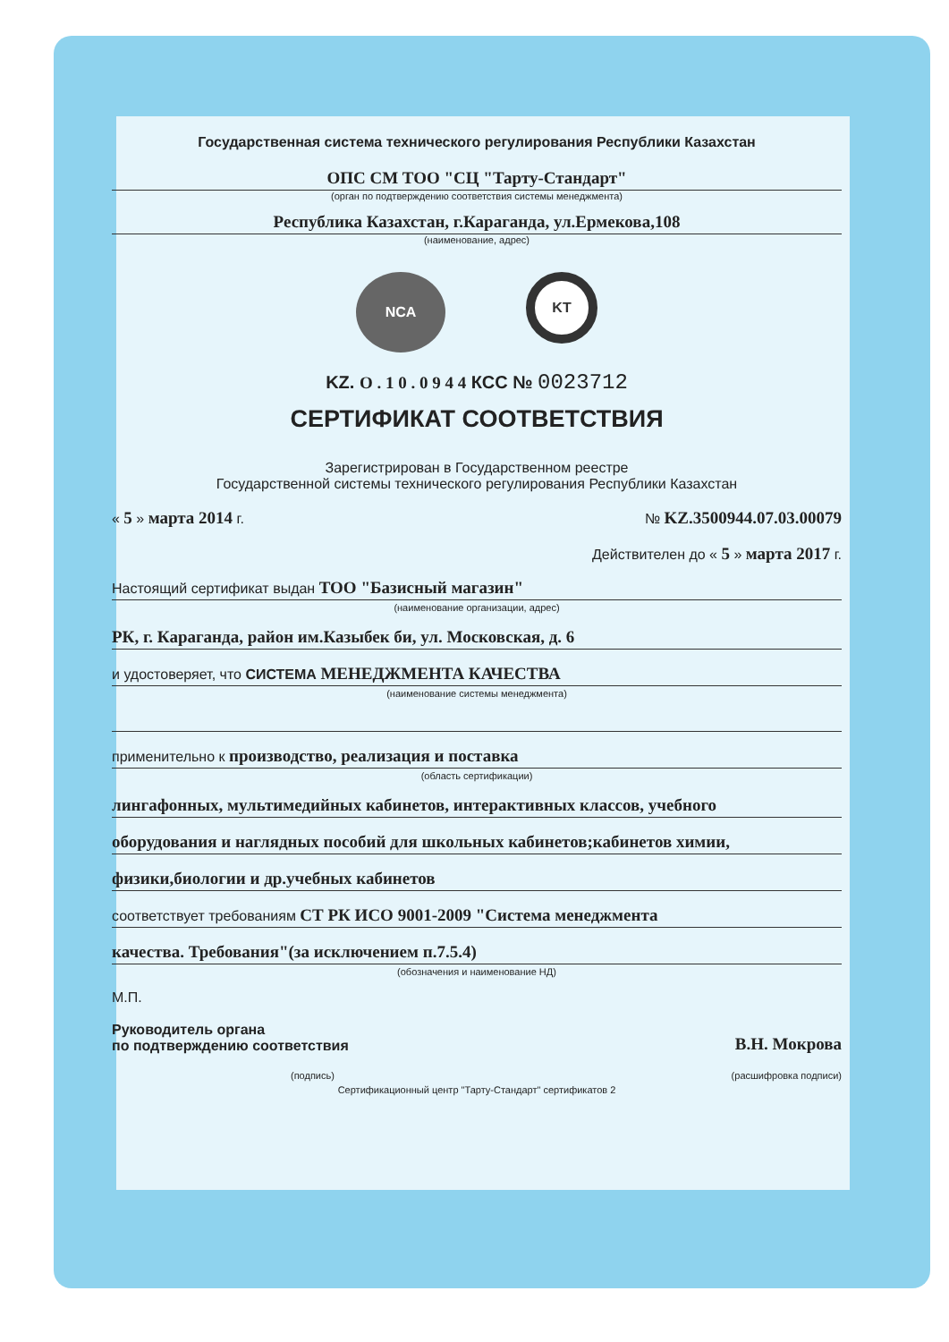Государственная система технического регулирования Республики Казахстан
ОПС СМ ТОО "СЦ "Тарту-Стандарт"
(орган по подтверждению соответствия системы менеджмента)
Республика Казахстан, г.Караганда, ул.Ермекова,108
(наименование, адрес)
NCA
KT
KZ. О . 1 0 . 0 9 4 4 КСС № 0023712
СЕРТИФИКАТ СООТВЕТСТВИЯ
Зарегистрирован в Государственном реестре
Государственной системы технического регулирования Республики Казахстан
« 5 » марта 2014 г. № KZ.3500944.07.03.00079
Действителен до « 5 » марта 2017 г.
Настоящий сертификат выдан ТОО "Базисный магазин"
(наименование организации, адрес)
РК, г. Караганда, район им.Казыбек би, ул. Московская, д. 6
и удостоверяет, что СИСТЕМА МЕНЕДЖМЕНТА КАЧЕСТВА
(наименование системы менеджмента)
применительно к производство, реализация и поставка
(область сертификации)
лингафонных, мультимедийных кабинетов, интерактивных классов, учебного
оборудования и наглядных пособий для школьных кабинетов;кабинетов химии,
физики,биологии и др.учебных кабинетов
соответствует требованиям СТ РК ИСО 9001-2009 "Система менеджмента
качества. Требования"(за исключением п.7.5.4)
(обозначения и наименование НД)
М.П.
Руководитель органа
по подтверждению соответствия В.Н. Мокрова
(подпись) (расшифровка подписи)
Сертификационный центр "Тарту-Стандарт" сертификатов 2